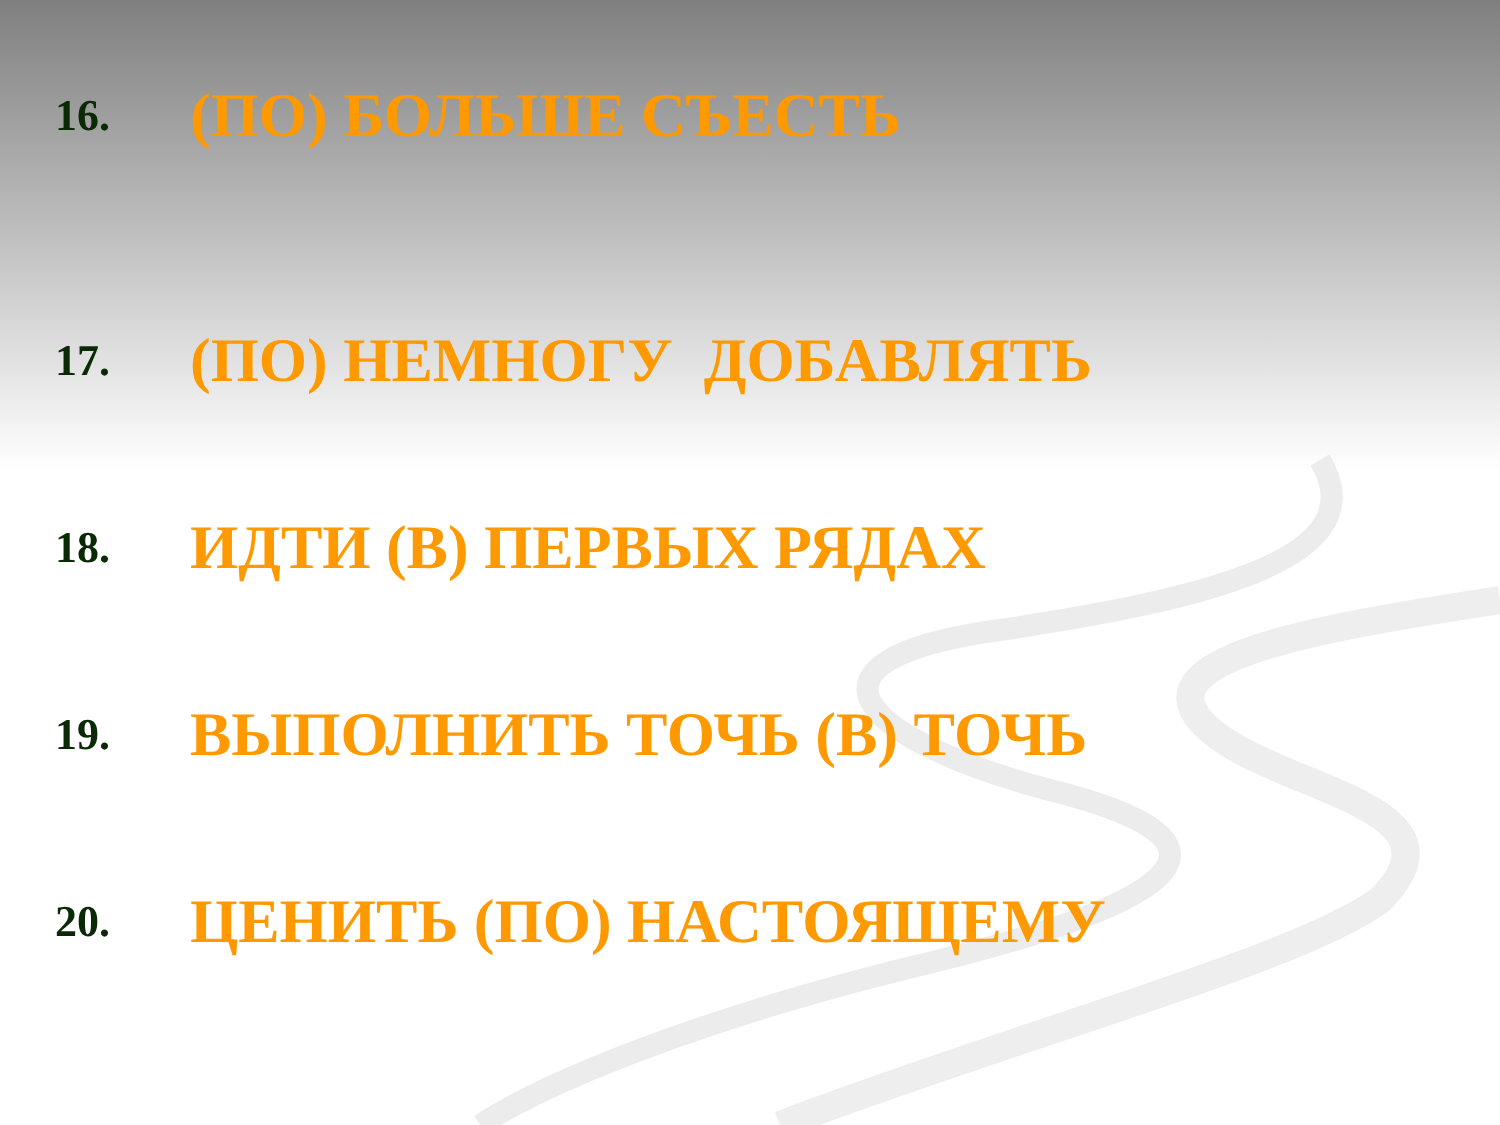16.
(ПО) БОЛЬШЕ СЪЕСТЬ
17.
(ПО) НЕМНОГУ ДОБАВЛЯТЬ
18.
ИДТИ (В) ПЕРВЫХ РЯДАХ
19.
ВЫПОЛНИТЬ ТОЧЬ (В) ТОЧЬ
20.
ЦЕНИТЬ (ПО) НАСТОЯЩЕМУ